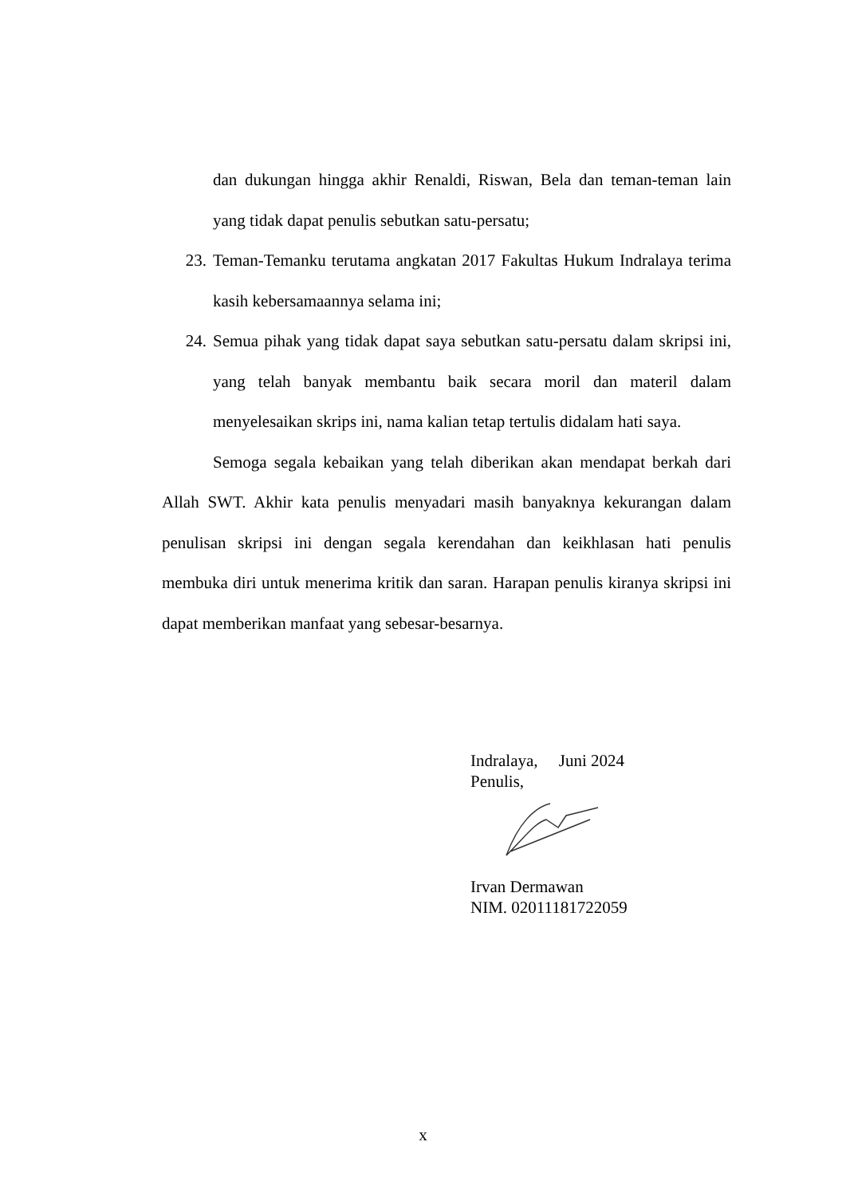dan dukungan hingga akhir Renaldi, Riswan, Bela dan teman-teman lain yang tidak dapat penulis sebutkan satu-persatu;
23. Teman-Temanku terutama angkatan 2017 Fakultas Hukum Indralaya terima kasih kebersamaannya selama ini;
24. Semua pihak yang tidak dapat saya sebutkan satu-persatu dalam skripsi ini, yang telah banyak membantu baik secara moril dan materil dalam menyelesaikan skrips ini, nama kalian tetap tertulis didalam hati saya.
Semoga segala kebaikan yang telah diberikan akan mendapat berkah dari Allah SWT. Akhir kata penulis menyadari masih banyaknya kekurangan dalam penulisan skripsi ini dengan segala kerendahan dan keikhlasan hati penulis membuka diri untuk menerima kritik dan saran. Harapan penulis kiranya skripsi ini dapat memberikan manfaat yang sebesar-besarnya.
Indralaya, Juni 2024
Penulis,
Irvan Dermawan
NIM. 02011181722059
x